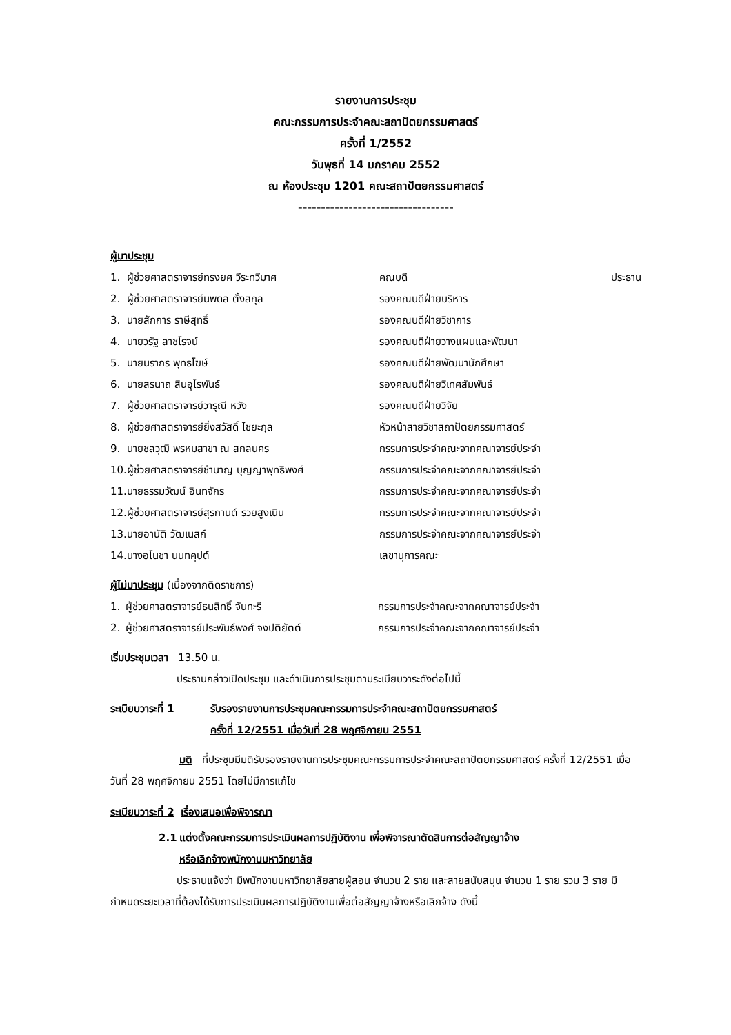รายงานการประชุม
คณะกรรมการประจำคณะสถาปัตยกรรมศาสตร์
ครั้งที่ 1/2552
วันพุธที่ 14 มกราคม 2552
ณ ห้องประชุม 1201 คณะสถาปัตยกรรมศาสตร์
----------------------------------
ผู้มาประชุม
| 1. | ผู้ช่วยศาสตราจารย์ทรงยศ วีระทวีมาศ | คณบดี | ประธาน |
| 2. | ผู้ช่วยศาสตราจารย์นพดล ตั้งสกุล | รองคณบดีฝ่ายบริหาร | |
| 3. | นายสักการ ราษีสุทธิ์ | รองคณบดีฝ่ายวิชาการ | |
| 4. | นายวรัฐ ลาชโรจน์ | รองคณบดีฝ่ายวางแผนและพัฒนา | |
| 5. | นายนรากร พุทธโฆษ์ | รองคณบดีฝ่ายพัฒนานักศึกษา | |
| 6. | นายสรนาถ สินอุไรพันธ์ | รองคณบดีฝ่ายวิเทศสัมพันธ์ | |
| 7. | ผู้ช่วยศาสตราจารย์วารุณี หวัง | รองคณบดีฝ่ายวิจัย | |
| 8. | ผู้ช่วยศาสตราจารย์ยิ่งสวัสดิ์ ไชยะกุล | หัวหน้าสายวิชาสถาปัตยกรรมศาสตร์ | |
| 9. | นายชลวุฒิ พรหมสาขา ณ สกลนคร | กรรมการประจำคณะจากคณาจารย์ประจำ | |
| 10. | ผู้ช่วยศาสตราจารย์ชำนาญ บุญญาพุทธิพงศ์ | กรรมการประจำคณะจากคณาจารย์ประจำ | |
| 11. | นายธรรมวัฒน์ อินทจักร | กรรมการประจำคณะจากคณาจารย์ประจำ | |
| 12. | ผู้ช่วยศาสตราจารย์สุรกานต์ รวยสูงเนิน | กรรมการประจำคณะจากคณาจารย์ประจำ | |
| 13. | นายอานัติ วัฒเนสก์ | กรรมการประจำคณะจากคณาจารย์ประจำ | |
| 14. | นางอโนชา นนทคุปต์ | เลขานุการคณะ | |
ผู้ไม่มาประชุม (เนื่องจากติดราชการ)
| 1. | ผู้ช่วยศาสตราจารย์ธนสิทธิ์ จันทะรี | กรรมการประจำคณะจากคณาจารย์ประจำ |
| 2. | ผู้ช่วยศาสตราจารย์ประพันธ์พงศ์ จงปติยัตต์ | กรรมการประจำคณะจากคณาจารย์ประจำ |
เริ่มประชุมเวลา 13.50 น.
ประธานกล่าวเปิดประชุม และดำเนินการประชุมตามระเบียบวาระดังต่อไปนี้
| ระเบียบวาระที่ 1 | รับรองรายงานการประชุมคณะกรรมการประจำคณะสถาปัตยกรรมศาสตร์ ครั้งที่ 12/2551 เมื่อวันที่ 28 พฤศจิกายน 2551 |
มติ ที่ประชุมมีมติรับรองรายงานการประชุมคณะกรรมการประจำคณะสถาปัตยกรรมศาสตร์ ครั้งที่ 12/2551 เมื่อวันที่ 28 พฤศจิกายน 2551 โดยไม่มีการแก้ไข
ระเบียบวาระที่ 2 เรื่องเสนอเพื่อพิจารณา
| 2.1 | แต่งตั้งคณะกรรมการประเมินผลการปฏิบัติงาน เพื่อพิจารณาตัดสินการต่อสัญญาจ้าง หรือเลิกจ้างพนักงานมหาวิทยาลัย |
ประธานแจ้งว่า มีพนักงานมหาวิทยาลัยสายผู้สอน จำนวน 2 ราย และสายสนับสนุน จำนวน 1 ราย รวม 3 ราย มีกำหนดระยะเวลาที่ต้องได้รับการประเมินผลการปฏิบัติงานเพื่อต่อสัญญาจ้างหรือเลิกจ้าง ดังนี้